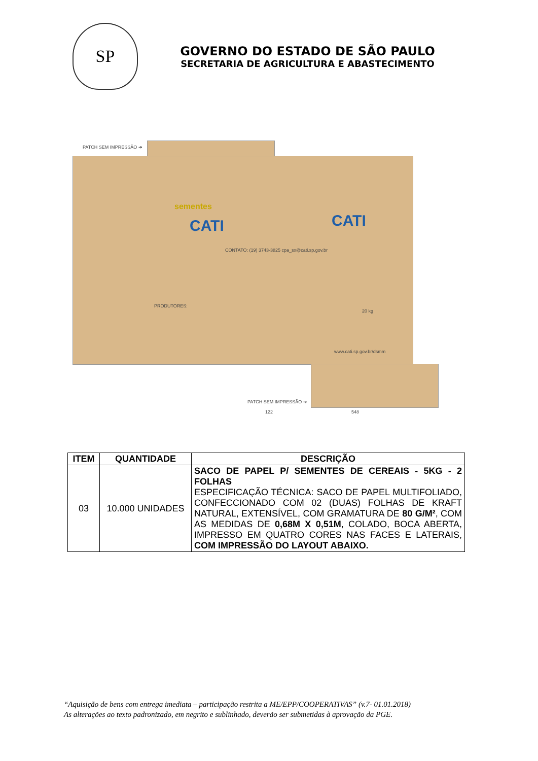SP
GOVERNO DO ESTADO DE SÃO PAULO
SECRETARIA DE AGRICULTURA E ABASTECIMENTO
PATCH SEM IMPRESSÃO ➔
sementes
CATI
CONTATO: (19) 3743-3825 cpa_sx@cati.sp.gov.br
PRODUTORES:
CATI
20 kg
www.cati.sp.gov.br/dsmm
PATCH SEM IMPRESSÃO ➔
122 548
| ITEM | QUANTIDADE | DESCRIÇÃO |
| --- | --- | --- |
| 03 | 10.000 UNIDADES | SACO DE PAPEL P/ SEMENTES DE CEREAIS - 5KG - 2 FOLHAS ESPECIFICAÇÃO TÉCNICA: SACO DE PAPEL MULTIFOLIADO, CONFECCIONADO COM 02 (DUAS) FOLHAS DE KRAFT NATURAL, EXTENSÍVEL, COM GRAMATURA DE 80 G/M² , COM AS MEDIDAS DE 0,68M X 0,51M , COLADO, BOCA ABERTA, IMPRESSO EM QUATRO CORES NAS FACES E LATERAIS, COM IMPRESSÃO DO LAYOUT ABAIXO. |
“Aquisição de bens com entrega imediata – participação restrita a ME/EPP/COOPERATIVAS” (v.7- 01.01.2018)
As alterações ao texto padronizado, em negrito e sublinhado, deverão ser submetidas à aprovação da PGE.